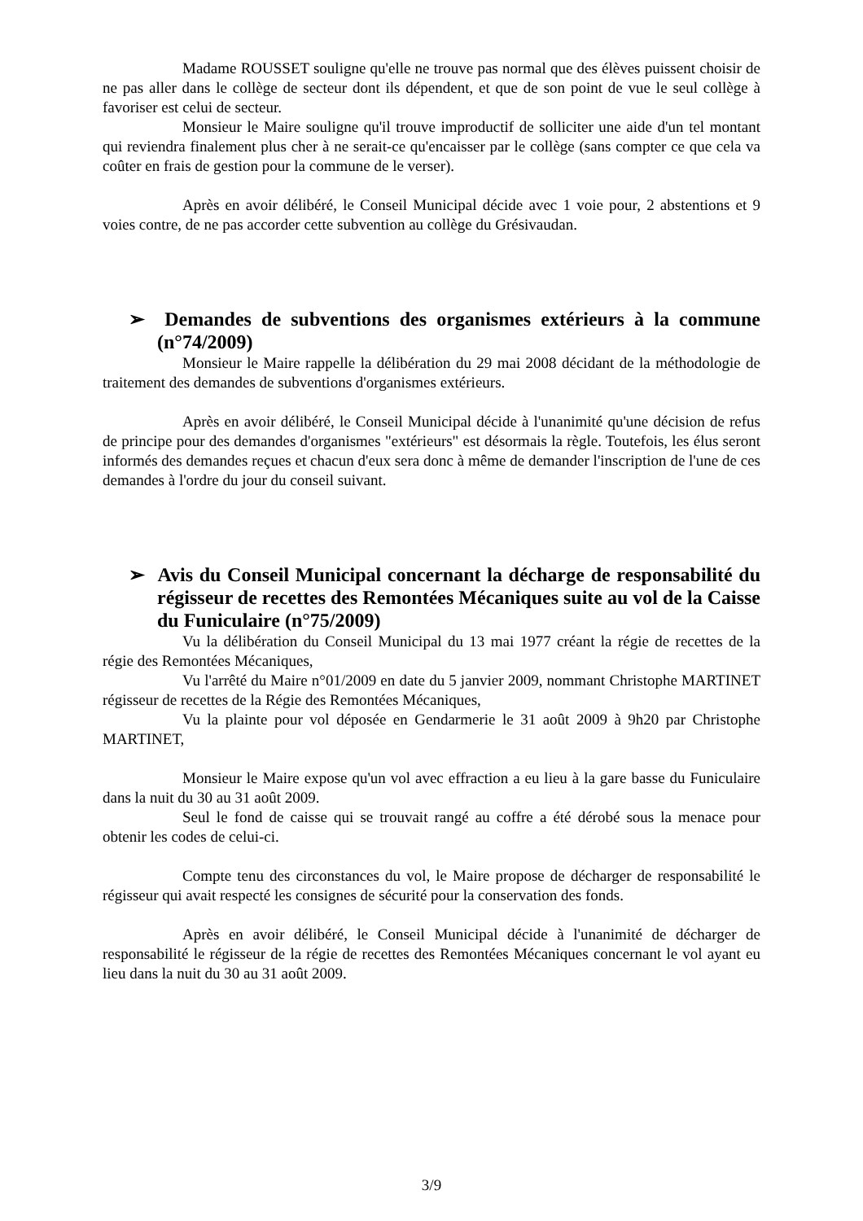Madame ROUSSET souligne qu'elle ne trouve pas normal que des élèves puissent choisir de ne pas aller dans le collège de secteur dont ils dépendent, et que de son point de vue le seul collège à favoriser est celui de secteur.
Monsieur le Maire souligne qu'il trouve improductif de solliciter une aide d'un tel montant qui reviendra finalement plus cher à ne serait-ce qu'encaisser par le collège (sans compter ce que cela va coûter en frais de gestion pour la commune de le verser).
Après en avoir délibéré, le Conseil Municipal décide avec 1 voie pour, 2 abstentions et 9 voies contre, de ne pas accorder cette subvention au collège du Grésivaudan.
➢ Demandes de subventions des organismes extérieurs à la commune (n°74/2009)
Monsieur le Maire rappelle la délibération du 29 mai 2008 décidant de la méthodologie de traitement des demandes de subventions d'organismes extérieurs.
Après en avoir délibéré, le Conseil Municipal décide à l'unanimité qu'une décision de refus de principe pour des demandes d'organismes "extérieurs" est désormais la règle. Toutefois, les élus seront informés des demandes reçues et chacun d'eux sera donc à même de demander l'inscription de l'une de ces demandes à l'ordre du jour du conseil suivant.
➢ Avis du Conseil Municipal concernant la décharge de responsabilité du régisseur de recettes des Remontées Mécaniques suite au vol de la Caisse du Funiculaire (n°75/2009)
Vu la délibération du Conseil Municipal du 13 mai 1977 créant la régie de recettes de la régie des Remontées Mécaniques,
Vu l'arrêté du Maire n°01/2009 en date du 5 janvier 2009, nommant Christophe MARTINET régisseur de recettes de la Régie des Remontées Mécaniques,
Vu la plainte pour vol déposée en Gendarmerie le 31 août 2009 à 9h20 par Christophe MARTINET,
Monsieur le Maire expose qu'un vol avec effraction a eu lieu à la gare basse du Funiculaire dans la nuit du 30 au 31 août 2009.
Seul le fond de caisse qui se trouvait rangé au coffre a été dérobé sous la menace pour obtenir les codes de celui-ci.
Compte tenu des circonstances du vol, le Maire propose de décharger de responsabilité le régisseur qui avait respecté les consignes de sécurité pour la conservation des fonds.
Après en avoir délibéré, le Conseil Municipal décide à l'unanimité de décharger de responsabilité le régisseur de la régie de recettes des Remontées Mécaniques concernant le vol ayant eu lieu dans la nuit du 30 au 31 août 2009.
3/9